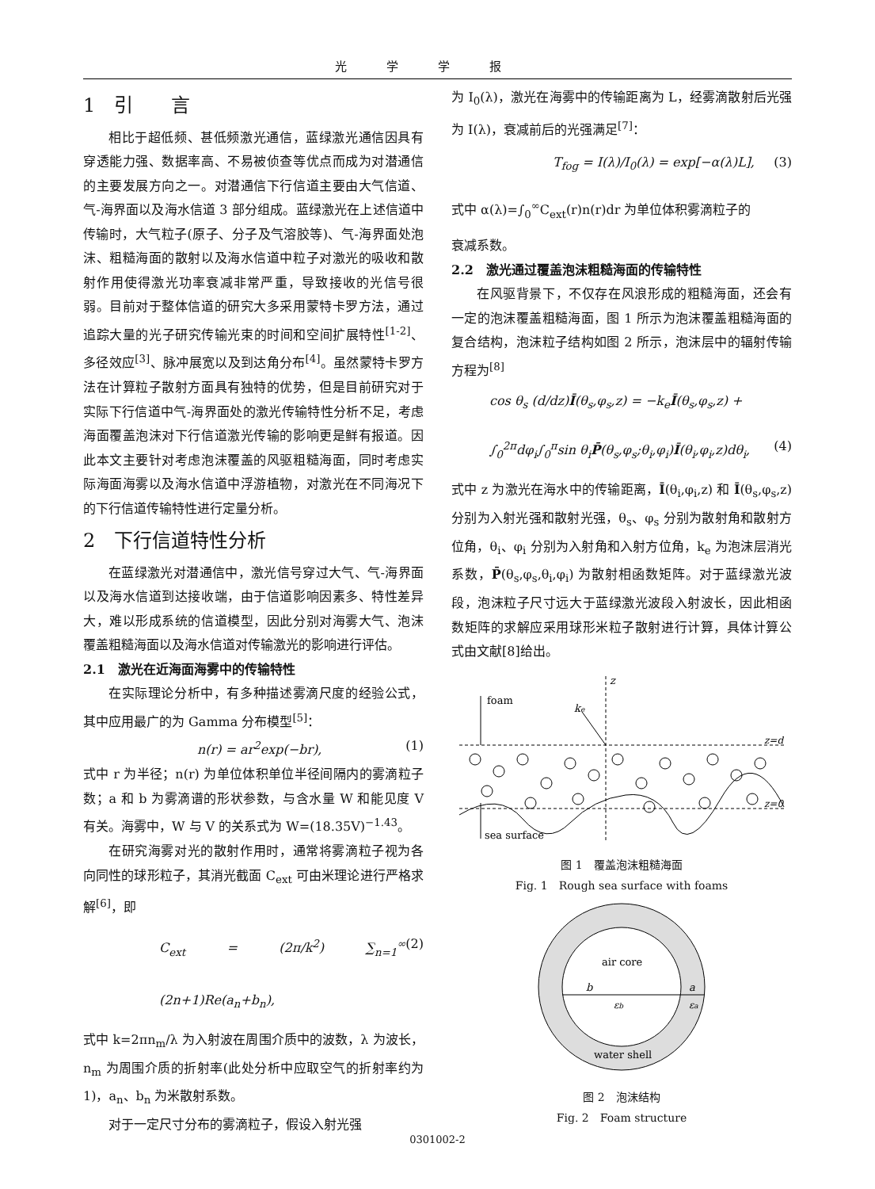光学学报
1　引　　言
相比于超低频、甚低频激光通信，蓝绿激光通信因具有穿透能力强、数据率高、不易被侦查等优点而成为对潜通信的主要发展方向之一。对潜通信下行信道主要由大气信道、气-海界面以及海水信道 3 部分组成。蓝绿激光在上述信道中传输时，大气粒子(原子、分子及气溶胶等)、气-海界面处泡沫、粗糙海面的散射以及海水信道中粒子对激光的吸收和散射作用使得激光功率衰减非常严重，导致接收的光信号很弱。目前对于整体信道的研究大多采用蒙特卡罗方法，通过追踪大量的光子研究传输光束的时间和空间扩展特性<sup>[1-2]</sup>、多径效应<sup>[3]</sup>、脉冲展宽以及到达角分布<sup>[4]</sup>。虽然蒙特卡罗方法在计算粒子散射方面具有独特的优势，但是目前研究对于实际下行信道中气-海界面处的激光传输特性分析不足，考虑海面覆盖泡沫对下行信道激光传输的影响更是鲜有报道。因此本文主要针对考虑泡沫覆盖的风驱粗糙海面，同时考虑实际海面海雾以及海水信道中浮游植物，对激光在不同海况下的下行信道传输特性进行定量分析。
2　下行信道特性分析
在蓝绿激光对潜通信中，激光信号穿过大气、气-海界面以及海水信道到达接收端，由于信道影响因素多、特性差异大，难以形成系统的信道模型，因此分别对海雾大气、泡沫覆盖粗糙海面以及海水信道对传输激光的影响进行评估。
2.1　激光在近海面海雾中的传输特性
在实际理论分析中，有多种描述雾滴尺度的经验公式，其中应用最广的为 Gamma 分布模型<sup>[5]</sup>：
n(r) = ar<sup>2</sup>exp(−br), (1)
式中 r 为半径；n(r) 为单位体积单位半径间隔内的雾滴粒子数；a 和 b 为雾滴谱的形状参数，与含水量 W 和能见度 V 有关。海雾中，W 与 V 的关系式为 W=(18.35V)<sup>−1.43</sup>。
在研究海雾对光的散射作用时，通常将雾滴粒子视为各向同性的球形粒子，其消光截面 C<sub>ext</sub> 可由米理论进行严格求解<sup>[6]</sup>，即
C<sub>ext</sub> = (2π/k<sup>2</sup>) ∑<sub>n=1</sub><sup>∞</sup> (2n+1)Re(a<sub>n</sub>+b<sub>n</sub>), (2)
式中 k=2πn<sub>m</sub>/λ 为入射波在周围介质中的波数，λ 为波长，n<sub>m</sub> 为周围介质的折射率(此处分析中应取空气的折射率约为 1)，a<sub>n</sub>、b<sub>n</sub> 为米散射系数。
对于一定尺寸分布的雾滴粒子，假设入射光强
为 I<sub>0</sub>(λ)，激光在海雾中的传输距离为 L，经雾滴散射后光强为 I(λ)，衰减前后的光强满足<sup>[7]</sup>：
T<sub>fog</sub> = I(λ)/I<sub>0</sub>(λ) = exp[−α(λ)L], (3)
式中 α(λ)=∫<sub>0</sub><sup>∞</sup>C<sub>ext</sub>(r)n(r)dr 为单位体积雾滴粒子的
衰减系数。
2.2　激光通过覆盖泡沫粗糙海面的传输特性
在风驱背景下，不仅存在风浪形成的粗糙海面，还会有一定的泡沫覆盖粗糙海面，图 1 所示为泡沫覆盖粗糙海面的复合结构，泡沫粒子结构如图 2 所示，泡沫层中的辐射传输方程为<sup>[8]</sup>
cos θ<sub>s</sub> (d/dz)Ī(θ<sub>s</sub>,φ<sub>s</sub>,z) = −k<sub>e</sub>Ī(θ<sub>s</sub>,φ<sub>s</sub>,z) +
∫<sub>0</sub><sup>2π</sup>dφ<sub>i</sub>∫<sub>0</sub><sup>π</sup>sin θ<sub>i</sub>P̄(θ<sub>s</sub>,φ<sub>s</sub>;θ<sub>i</sub>,φ<sub>i</sub>)Ī(θ<sub>i</sub>,φ<sub>i</sub>,z)dθ<sub>i</sub>, (4)
式中 z 为激光在海水中的传输距离，Ī(θ<sub>i</sub>,φ<sub>i</sub>,z) 和 Ī(θ<sub>s</sub>,φ<sub>s</sub>,z) 分别为入射光强和散射光强，θ<sub>s</sub>、φ<sub>s</sub> 分别为散射角和散射方位角，θ<sub>i</sub>、φ<sub>i</sub> 分别为入射角和入射方位角，k<sub>e</sub> 为泡沫层消光系数，P̄(θ<sub>s</sub>,φ<sub>s</sub>,θ<sub>i</sub>,φ<sub>i</sub>) 为散射相函数矩阵。对于蓝绿激光波段，泡沫粒子尺寸远大于蓝绿激光波段入射波长，因此相函数矩阵的求解应采用球形米粒子散射进行计算，具体计算公式由文献[8]给出。
foam
ke
z
z=d
z=0
sea surface
图 1　覆盖泡沫粗糙海面
Fig. 1　Rough sea surface with foams
air core
b
a
εb
εa
water shell
图 2　泡沫结构
Fig. 2　Foam structure
0301002-2